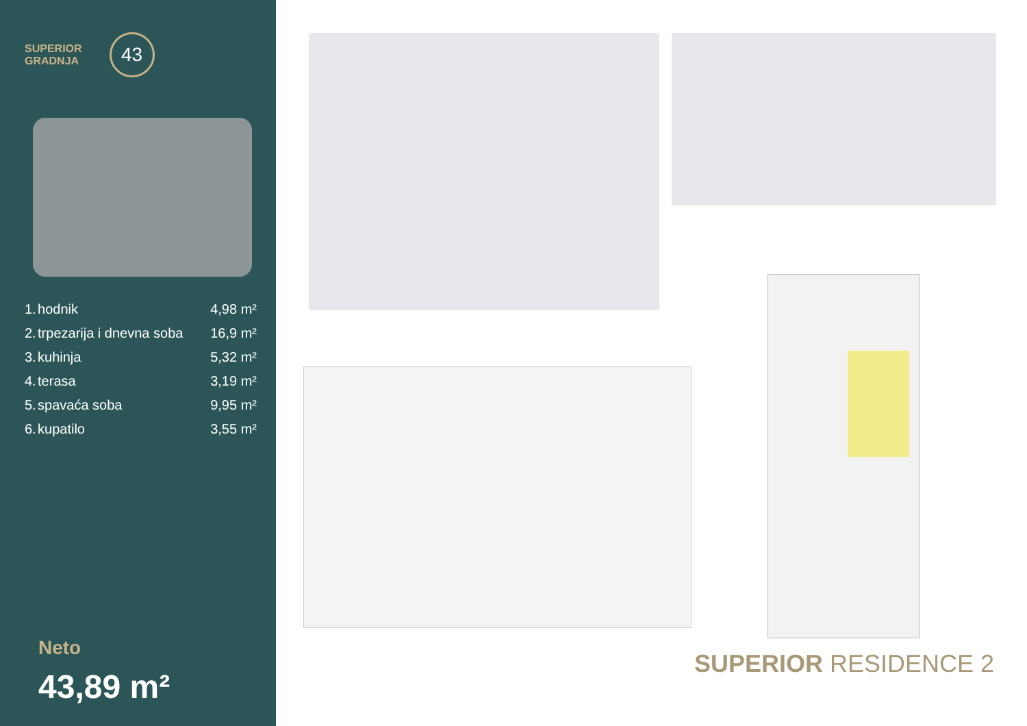SUPERIOR
GRADNJA
43
| 1. | hodnik | 4,98 m² |
| 2. | trpezarija i dnevna soba | 16,9 m² |
| 3. | kuhinja | 5,32 m² |
| 4. | terasa | 3,19 m² |
| 5. | spavaća soba | 9,95 m² |
| 6. | kupatilo | 3,55 m² |
Neto
43,89 m²
SUPERIOR RESIDENCE 2